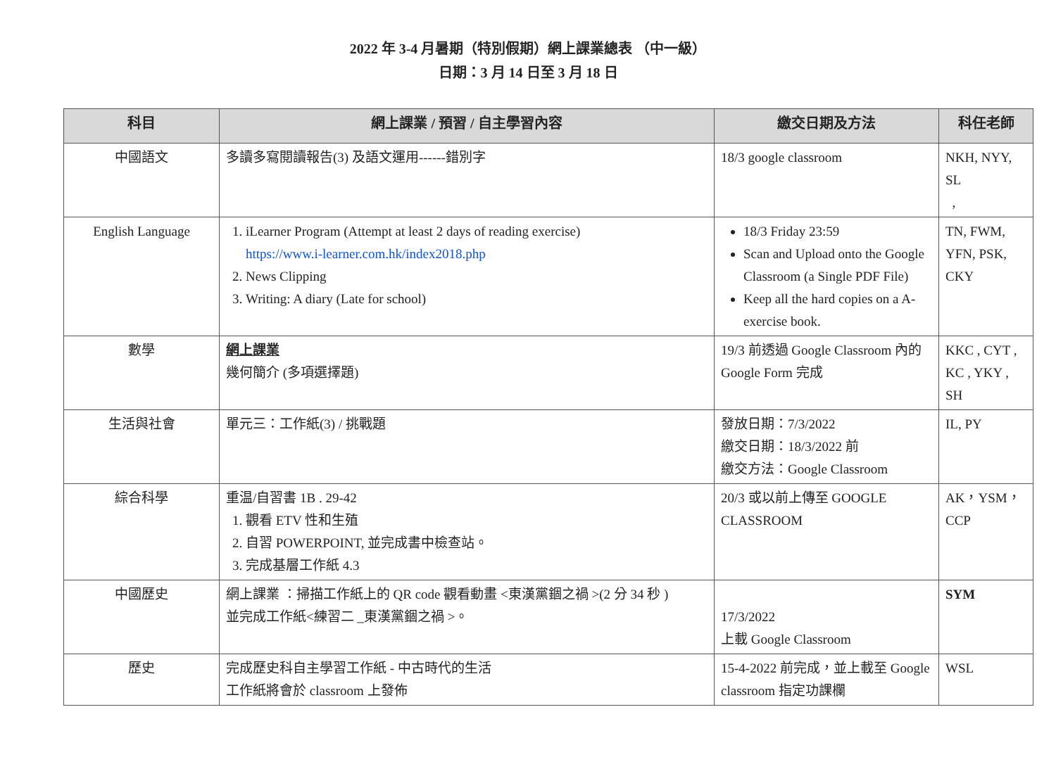2022 年 3-4 月暑期（特別假期）網上課業總表 （中一級）
日期：3 月 14 日至 3 月 18 日
| 科目 | 網上課業 / 預習 / 自主學習內容 | 繳交日期及方法 | 科任老師 |
| --- | --- | --- | --- |
| 中國語文 | 多讀多寫閱讀報告(3) 及語文運用------錯別字 | 18/3 google classroom | NKH, NYY, SL , |
| English Language | 1. iLearner Program (Attempt at least 2 days of reading exercise) https://www.i-learner.com.hk/index2018.php 2. News Clipping 3. Writing: A diary (Late for school) | 18/3 Friday 23:59 Scan and Upload onto the Google Classroom (a Single PDF File) Keep all the hard copies on a A-exercise book. | TN, FWM, YFN, PSK, CKY |
| 數學 | 網上課業 幾何簡介 (多項選擇題) | 19/3 前透過 Google Classroom 內的 Google Form 完成 | KKC , CYT , KC , YKY , SH |
| 生活與社會 | 單元三：工作紙(3) / 挑戰題 | 發放日期：7/3/2022 繳交日期：18/3/2022 前 繳交方法：Google Classroom | IL, PY |
| 綜合科學 | 重温/自習書 1B . 29-42 1. 觀看 ETV 性和生殖 2. 自習 POWERPOINT, 並完成書中檢查站。 3. 完成基層工作紙 4.3 | 20/3 或以前上傳至 GOOGLE CLASSROOM | AK，YSM，CCP |
| 中國歷史 | 網上課業 ：掃描工作紙上的 QR code 觀看動畫 <東漢黨錮之禍 >(2 分 34 秒 ) 並完成工作紙<練習二 _東漢黨錮之禍 >。 | 17/3/2022 上載 Google Classroom | SYM |
| 歷史 | 完成歷史科自主學習工作紙 - 中古時代的生活 工作紙將會於 classroom 上發佈 | 15-4-2022 前完成，並上載至 Google classroom 指定功課欄 | WSL |